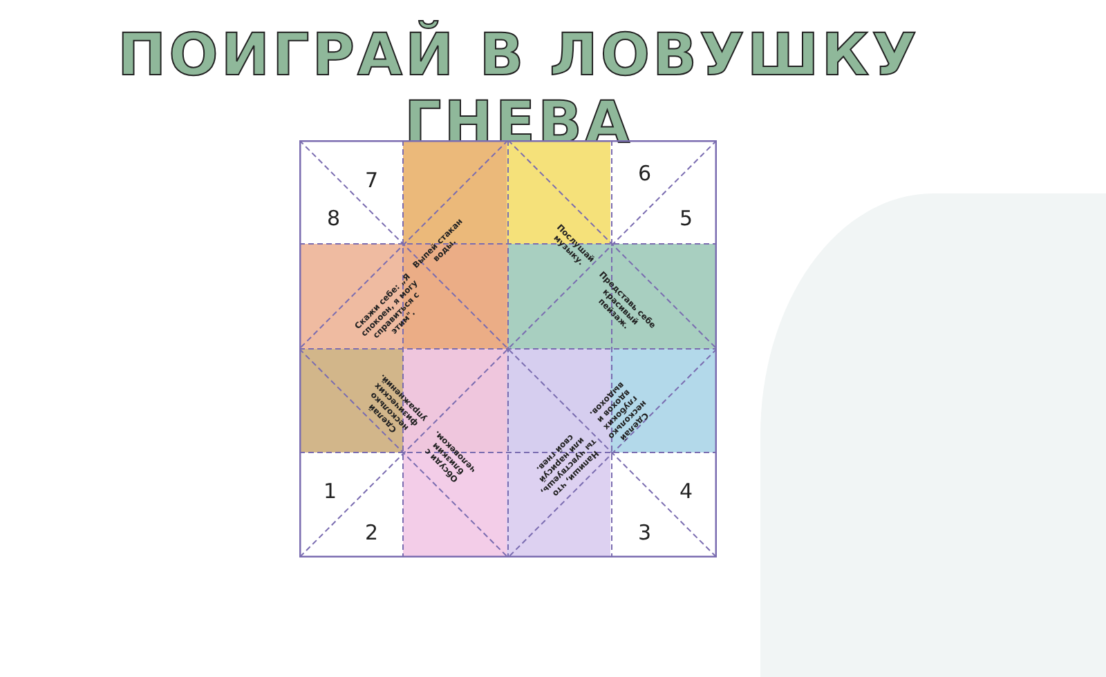ПОИГРАЙ В ЛОВУШКУ ГНЕВА
8
7 6
5
1
2 3
4
Выпей стакан воды.
Послушай музыку.
Скажи себе: „Я спокоен, я могу справиться с этим".
Представь себе красивый пейзаж.
Сделай несколько физических упражнений.
Сделай несколько глубоких вдохов и выдохов.
Обсуди с близким человеком.
Напиши, что ты чувствуешь, или нарисуй свой гнев.